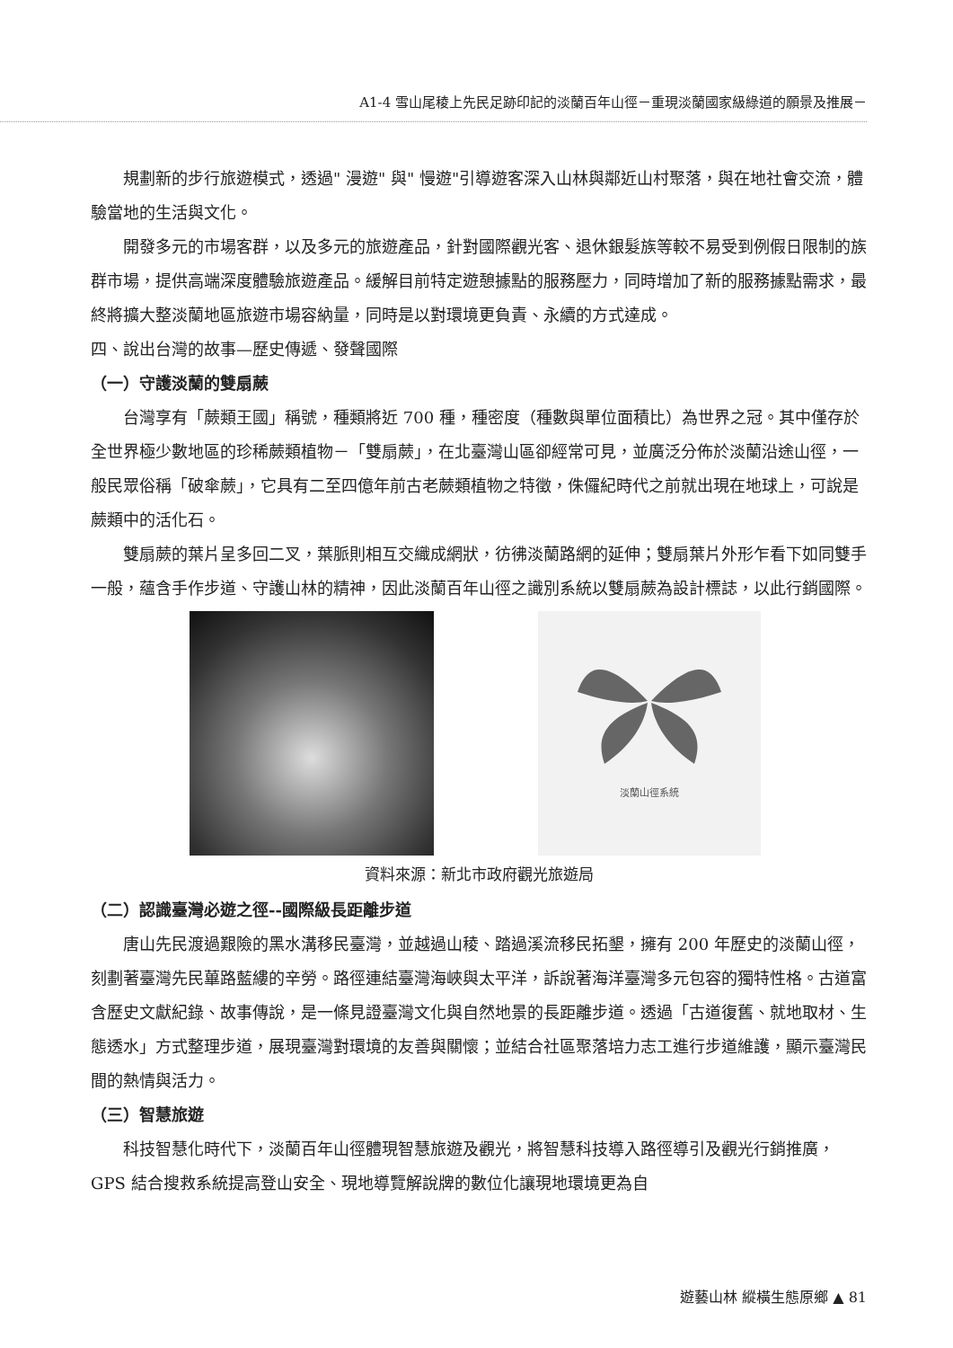A1-4 雪山尾稜上先民足跡印記的淡蘭百年山徑－重現淡蘭國家級綠道的願景及推展－
規劃新的步行旅遊模式，透過" 漫遊" 與" 慢遊"引導遊客深入山林與鄰近山村聚落，與在地社會交流，體驗當地的生活與文化。
開發多元的市場客群，以及多元的旅遊產品，針對國際觀光客、退休銀髮族等較不易受到例假日限制的族群市場，提供高端深度體驗旅遊產品。緩解目前特定遊憩據點的服務壓力，同時增加了新的服務據點需求，最終將擴大整淡蘭地區旅遊市場容納量，同時是以對環境更負責、永續的方式達成。
四、說出台灣的故事—歷史傳遞、發聲國際
（一）守護淡蘭的雙扇蕨
台灣享有「蕨類王國」稱號，種類將近 700 種，種密度（種數與單位面積比）為世界之冠。其中僅存於全世界極少數地區的珍稀蕨類植物－「雙扇蕨」，在北臺灣山區卻經常可見，並廣泛分佈於淡蘭沿途山徑，一般民眾俗稱「破傘蕨」，它具有二至四億年前古老蕨類植物之特徵，侏儸紀時代之前就出現在地球上，可說是蕨類中的活化石。
雙扇蕨的葉片呈多回二叉，葉脈則相互交織成網狀，彷彿淡蘭路網的延伸；雙扇葉片外形乍看下如同雙手一般，蘊含手作步道、守護山林的精神，因此淡蘭百年山徑之識別系統以雙扇蕨為設計標誌，以此行銷國際。
淡蘭山徑系統
資料來源：新北市政府觀光旅遊局
（二）認識臺灣必遊之徑--國際級長距離步道
唐山先民渡過艱險的黑水溝移民臺灣，並越過山稜、踏過溪流移民拓墾，擁有 200 年歷史的淡蘭山徑，刻劃著臺灣先民蓽路藍縷的辛勞。路徑連結臺灣海峽與太平洋，訴說著海洋臺灣多元包容的獨特性格。古道富含歷史文獻紀錄、故事傳說，是一條見證臺灣文化與自然地景的長距離步道。透過「古道復舊、就地取材、生態透水」方式整理步道，展現臺灣對環境的友善與關懷；並結合社區聚落培力志工進行步道維護，顯示臺灣民間的熱情與活力。
（三）智慧旅遊
科技智慧化時代下，淡蘭百年山徑體現智慧旅遊及觀光，將智慧科技導入路徑導引及觀光行銷推廣，GPS 結合搜救系統提高登山安全、現地導覽解說牌的數位化讓現地環境更為自
遊藝山林 縱橫生態原鄉 ▲ 81